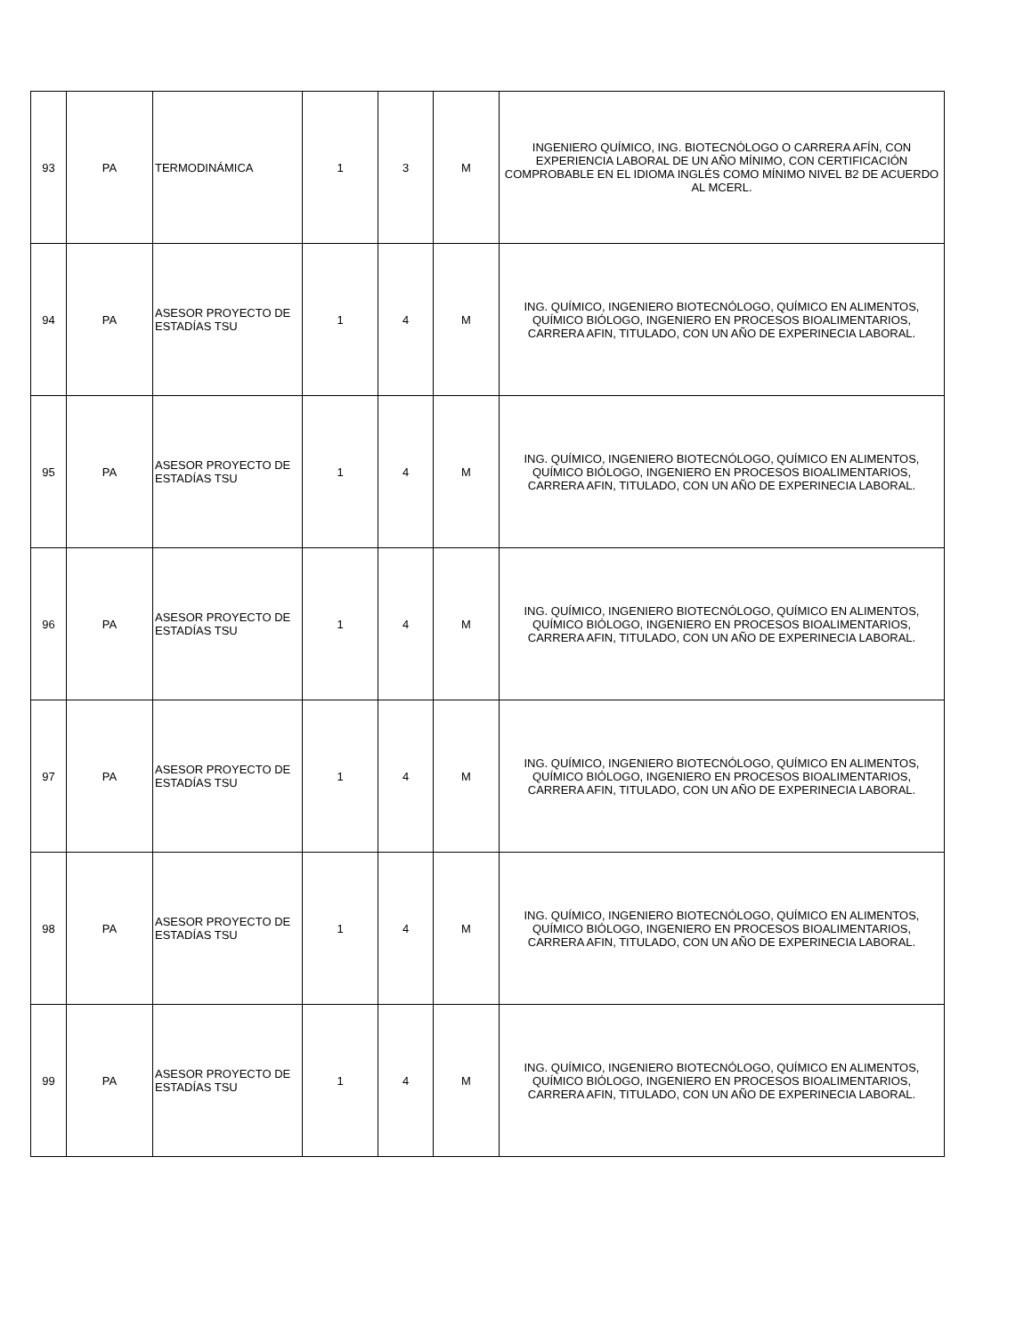| 93 | PA | TERMODINÁMICA | 1 | 3 | M | INGENIERO QUÍMICO, ING. BIOTECNÓLOGO O CARRERA AFÍN, CON EXPERIENCIA LABORAL DE UN AÑO MÍNIMO, CON CERTIFICACIÓN COMPROBABLE EN EL IDIOMA INGLÉS COMO MÍNIMO NIVEL B2 DE ACUERDO AL MCERL. |
| 94 | PA | ASESOR PROYECTO DE ESTADÍAS TSU | 1 | 4 | M | ING. QUÍMICO, INGENIERO BIOTECNÓLOGO, QUÍMICO EN ALIMENTOS, QUÍMICO BIÓLOGO, INGENIERO EN PROCESOS BIOALIMENTARIOS, CARRERA AFIN, TITULADO, CON UN AÑO DE EXPERINECIA LABORAL. |
| 95 | PA | ASESOR PROYECTO DE ESTADÍAS TSU | 1 | 4 | M | ING. QUÍMICO, INGENIERO BIOTECNÓLOGO, QUÍMICO EN ALIMENTOS, QUÍMICO BIÓLOGO, INGENIERO EN PROCESOS BIOALIMENTARIOS, CARRERA AFIN, TITULADO, CON UN AÑO DE EXPERINECIA LABORAL. |
| 96 | PA | ASESOR PROYECTO DE ESTADÍAS TSU | 1 | 4 | M | ING. QUÍMICO, INGENIERO BIOTECNÓLOGO, QUÍMICO EN ALIMENTOS, QUÍMICO BIÓLOGO, INGENIERO EN PROCESOS BIOALIMENTARIOS, CARRERA AFIN, TITULADO, CON UN AÑO DE EXPERINECIA LABORAL. |
| 97 | PA | ASESOR PROYECTO DE ESTADÍAS TSU | 1 | 4 | M | ING. QUÍMICO, INGENIERO BIOTECNÓLOGO, QUÍMICO EN ALIMENTOS, QUÍMICO BIÓLOGO, INGENIERO EN PROCESOS BIOALIMENTARIOS, CARRERA AFIN, TITULADO, CON UN AÑO DE EXPERINECIA LABORAL. |
| 98 | PA | ASESOR PROYECTO DE ESTADÍAS TSU | 1 | 4 | M | ING. QUÍMICO, INGENIERO BIOTECNÓLOGO, QUÍMICO EN ALIMENTOS, QUÍMICO BIÓLOGO, INGENIERO EN PROCESOS BIOALIMENTARIOS, CARRERA AFIN, TITULADO, CON UN AÑO DE EXPERINECIA LABORAL. |
| 99 | PA | ASESOR PROYECTO DE ESTADÍAS TSU | 1 | 4 | M | ING. QUÍMICO, INGENIERO BIOTECNÓLOGO, QUÍMICO EN ALIMENTOS, QUÍMICO BIÓLOGO, INGENIERO EN PROCESOS BIOALIMENTARIOS, CARRERA AFIN, TITULADO, CON UN AÑO DE EXPERINECIA LABORAL. |